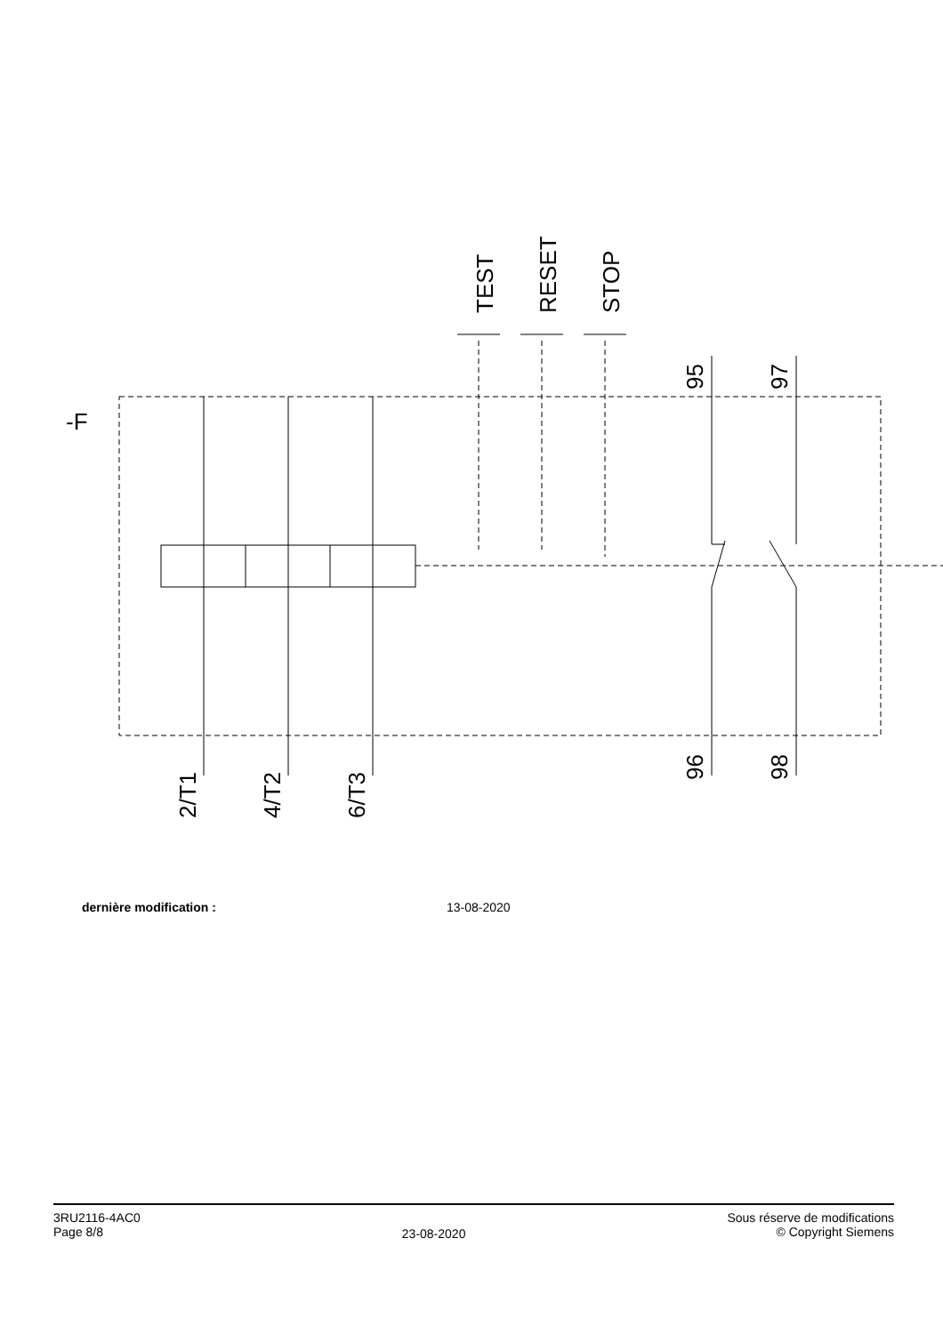-F
TEST
RESET
STOP
95
97
2/T1
4/T2
6/T3
96
98
dernière modification : 13-08-2020
3RU2116-4AC0
Page 8/8
23-08-2020
Sous réserve de modifications
© Copyright Siemens